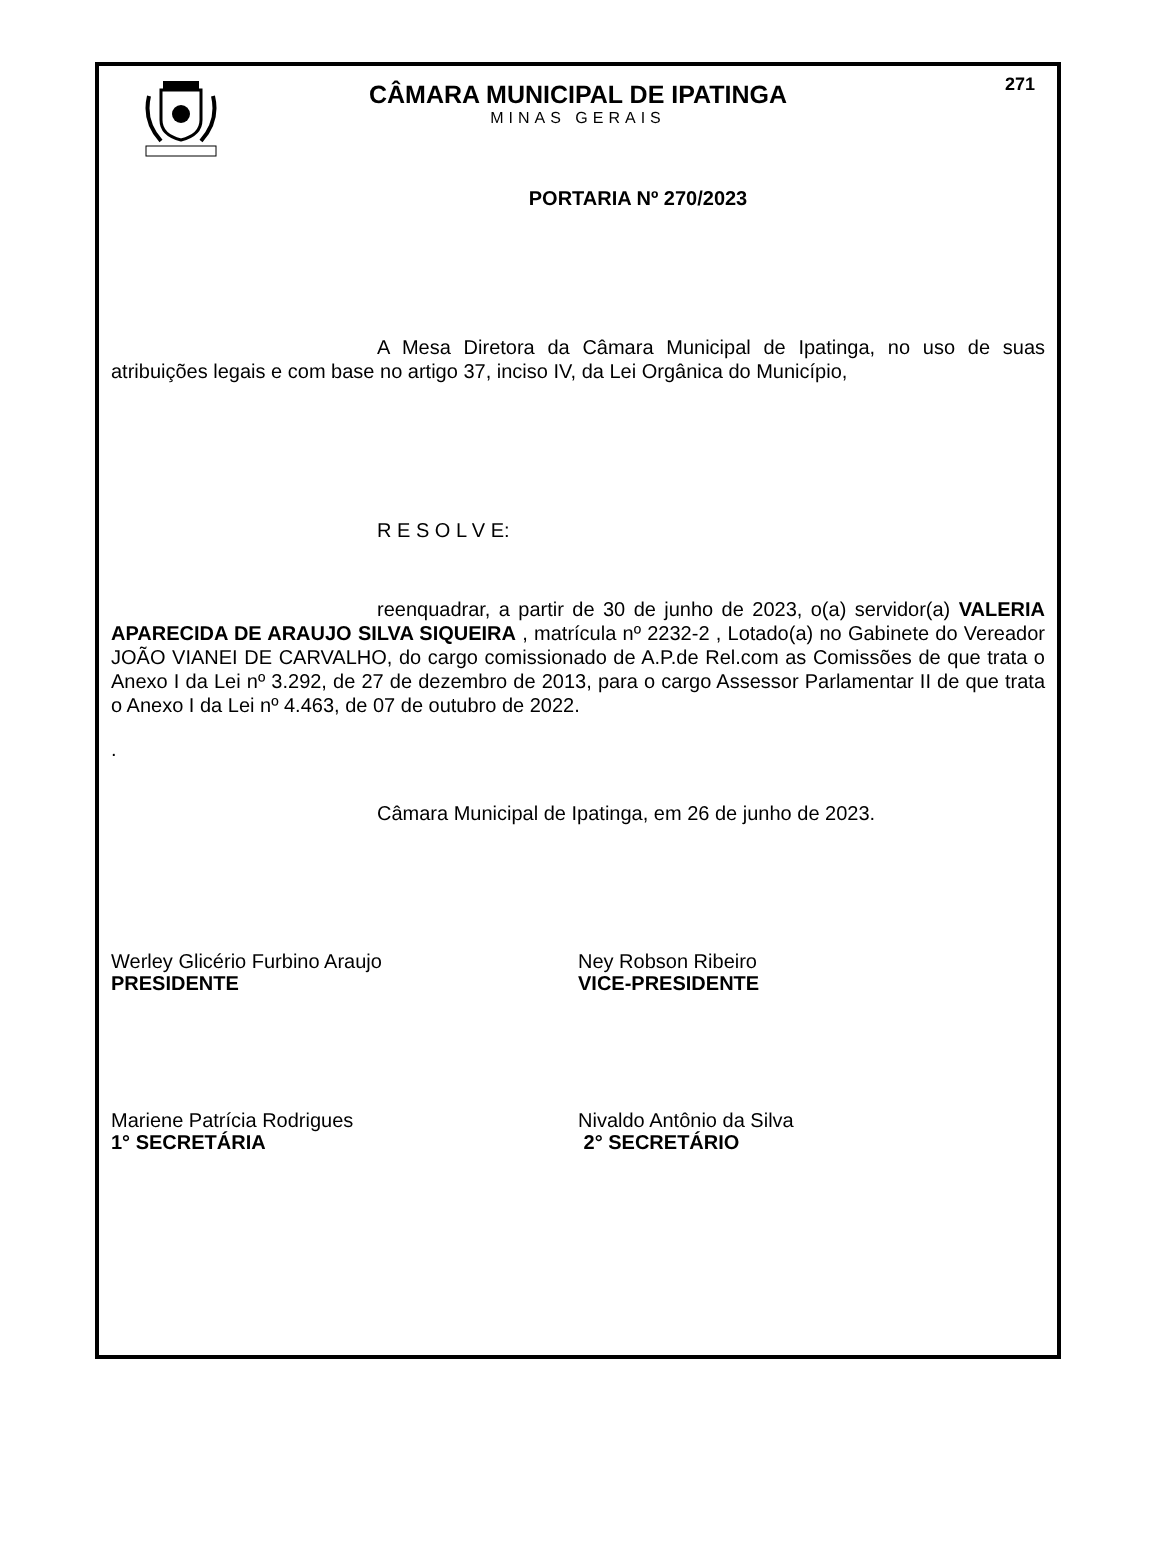271
CÂMARA MUNICIPAL DE IPATINGA
MINAS GERAIS
PORTARIA Nº 270/2023
A Mesa Diretora da Câmara Municipal de Ipatinga, no uso de suas atribuições legais e com base no artigo 37, inciso IV, da Lei Orgânica do Município,
R E S O L V E:
reenquadrar, a partir de 30 de junho de 2023, o(a) servidor(a) VALERIA APARECIDA DE ARAUJO SILVA SIQUEIRA , matrícula nº 2232-2 , Lotado(a) no Gabinete do Vereador JOÃO VIANEI DE CARVALHO, do cargo comissionado de A.P.de Rel.com as Comissões de que trata o Anexo I da Lei nº 3.292, de 27 de dezembro de 2013, para o cargo Assessor Parlamentar II de que trata o Anexo I da Lei nº 4.463, de 07 de outubro de 2022.
.
Câmara Municipal de Ipatinga, em 26 de junho de 2023.
Werley Glicério Furbino Araujo
PRESIDENTE
Ney Robson Ribeiro
VICE-PRESIDENTE
Mariene Patrícia Rodrigues
1° SECRETÁRIA
Nivaldo Antônio da Silva
2° SECRETÁRIO